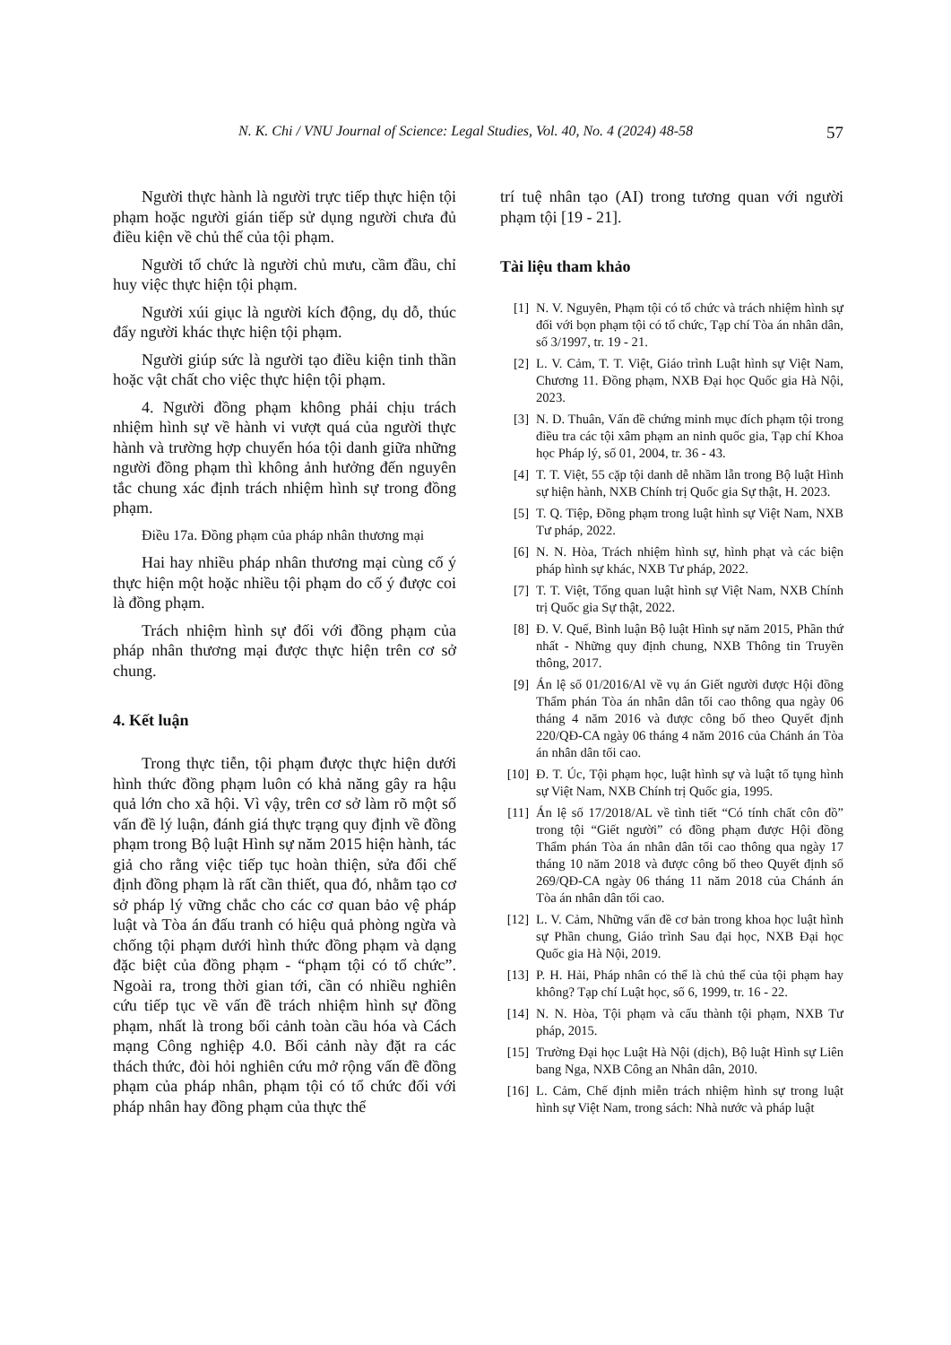N. K. Chi / VNU Journal of Science: Legal Studies, Vol. 40, No. 4 (2024) 48-58 57
Người thực hành là người trực tiếp thực hiện tội phạm hoặc người gián tiếp sử dụng người chưa đủ điều kiện về chủ thể của tội phạm.
Người tổ chức là người chủ mưu, cầm đầu, chỉ huy việc thực hiện tội phạm.
Người xúi giục là người kích động, dụ dỗ, thúc đẩy người khác thực hiện tội phạm.
Người giúp sức là người tạo điều kiện tinh thần hoặc vật chất cho việc thực hiện tội phạm.
4. Người đồng phạm không phải chịu trách nhiệm hình sự về hành vi vượt quá của người thực hành và trường hợp chuyển hóa tội danh giữa những người đồng phạm thì không ảnh hưởng đến nguyên tắc chung xác định trách nhiệm hình sự trong đồng phạm.
Điều 17a. Đồng phạm của pháp nhân thương mại
Hai hay nhiều pháp nhân thương mại cùng cố ý thực hiện một hoặc nhiều tội phạm do cố ý được coi là đồng phạm.
Trách nhiệm hình sự đối với đồng phạm của pháp nhân thương mại được thực hiện trên cơ sở chung.
4. Kết luận
Trong thực tiễn, tội phạm được thực hiện dưới hình thức đồng phạm luôn có khả năng gây ra hậu quả lớn cho xã hội. Vì vậy, trên cơ sở làm rõ một số vấn đề lý luận, đánh giá thực trạng quy định về đồng phạm trong Bộ luật Hình sự năm 2015 hiện hành, tác giả cho rằng việc tiếp tục hoàn thiện, sửa đổi chế định đồng phạm là rất cần thiết, qua đó, nhằm tạo cơ sở pháp lý vững chắc cho các cơ quan bảo vệ pháp luật và Tòa án đấu tranh có hiệu quả phòng ngừa và chống tội phạm dưới hình thức đồng phạm và dạng đặc biệt của đồng phạm - “phạm tội có tổ chức”. Ngoài ra, trong thời gian tới, cần có nhiều nghiên cứu tiếp tục về vấn đề trách nhiệm hình sự đồng phạm, nhất là trong bối cảnh toàn cầu hóa và Cách mạng Công nghiệp 4.0. Bối cảnh này đặt ra các thách thức, đòi hỏi nghiên cứu mở rộng vấn đề đồng phạm của pháp nhân, phạm tội có tổ chức đối với pháp nhân hay đồng phạm của thực thể
trí tuệ nhân tạo (AI) trong tương quan với người phạm tội [19 - 21].
Tài liệu tham khảo
[1] N. V. Nguyên, Phạm tội có tổ chức và trách nhiệm hình sự đối với bọn phạm tội có tổ chức, Tạp chí Tòa án nhân dân, số 3/1997, tr. 19 - 21.
[2] L. V. Cảm, T. T. Việt, Giáo trình Luật hình sự Việt Nam, Chương 11. Đồng phạm, NXB Đại học Quốc gia Hà Nội, 2023.
[3] N. D. Thuân, Vấn đề chứng minh mục đích phạm tội trong điều tra các tội xâm phạm an ninh quốc gia, Tạp chí Khoa học Pháp lý, số 01, 2004, tr. 36 - 43.
[4] T. T. Việt, 55 cặp tội danh dễ nhầm lẫn trong Bộ luật Hình sự hiện hành, NXB Chính trị Quốc gia Sự thật, H. 2023.
[5] T. Q. Tiệp, Đồng phạm trong luật hình sự Việt Nam, NXB Tư pháp, 2022.
[6] N. N. Hòa, Trách nhiệm hình sự, hình phạt và các biện pháp hình sự khác, NXB Tư pháp, 2022.
[7] T. T. Việt, Tổng quan luật hình sự Việt Nam, NXB Chính trị Quốc gia Sự thật, 2022.
[8] Đ. V. Quế, Bình luận Bộ luật Hình sự năm 2015, Phần thứ nhất - Những quy định chung, NXB Thông tin Truyền thông, 2017.
[9] Án lệ số 01/2016/Al về vụ án Giết người được Hội đồng Thẩm phán Tòa án nhân dân tối cao thông qua ngày 06 tháng 4 năm 2016 và được công bố theo Quyết định 220/QĐ-CA ngày 06 tháng 4 năm 2016 của Chánh án Tòa án nhân dân tối cao.
[10]
Đ. T. Úc, Tội phạm học, luật hình sự và luật tố tụng hình sự Việt Nam, NXB Chính trị Quốc gia, 1995.
[11]
Án lệ số 17/2018/AL về tình tiết “Có tính chất côn đồ” trong tội “Giết người” có đồng phạm được Hội đồng Thẩm phán Tòa án nhân dân tối cao thông qua ngày 17 tháng 10 năm 2018 và được công bố theo Quyết định số 269/QĐ-CA ngày 06 tháng 11 năm 2018 của Chánh án Tòa án nhân dân tối cao.
[12]
L. V. Cảm, Những vấn đề cơ bản trong khoa học luật hình sự Phần chung, Giáo trình Sau đại học, NXB Đại học Quốc gia Hà Nội, 2019.
[13]
P. H. Hải, Pháp nhân có thể là chủ thể của tội phạm hay không? Tạp chí Luật học, số 6, 1999, tr. 16 - 22.
[14]
N. N. Hòa, Tội phạm và cấu thành tội phạm, NXB Tư pháp, 2015.
[15]
Trường Đại học Luật Hà Nội (dịch), Bộ luật Hình sự Liên bang Nga, NXB Công an Nhân dân, 2010.
[16]
L. Cảm, Chế định miễn trách nhiệm hình sự trong luật hình sự Việt Nam, trong sách: Nhà nước và pháp luật